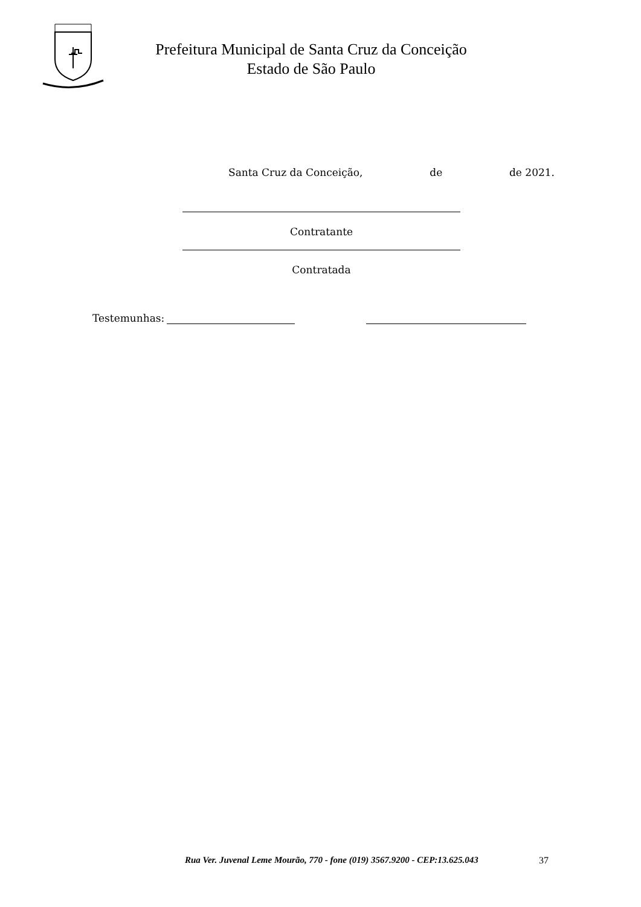Prefeitura Municipal de Santa Cruz da Conceição
Estado de São Paulo
Santa Cruz da Conceição, de de 2021.
Contratante
Contratada
Testemunhas:
Rua Ver. Juvenal Leme Mourão, 770 - fone (019) 3567.9200 - CEP:13.625.043
37